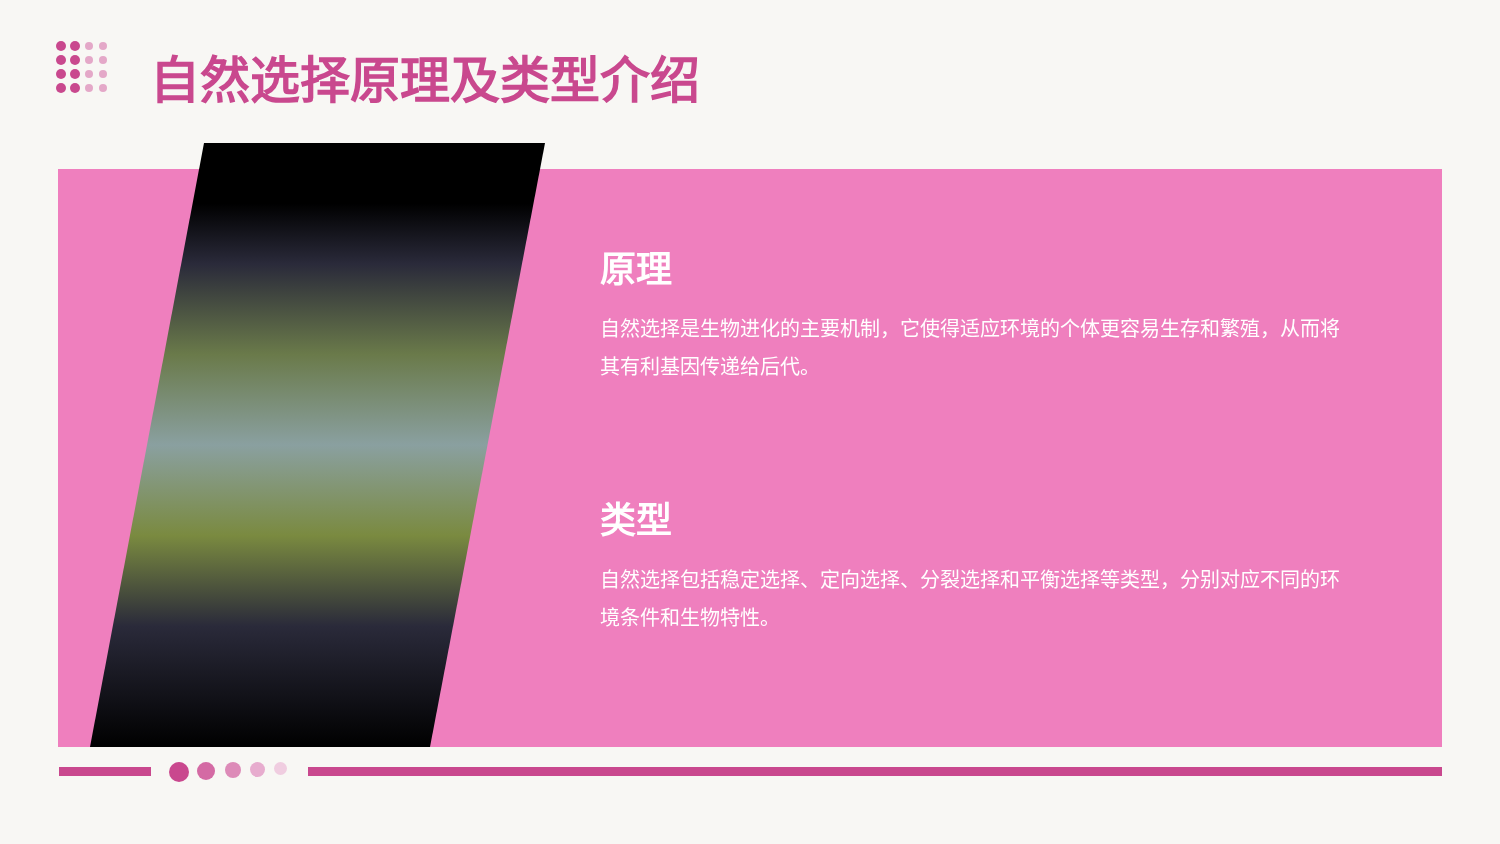自然选择原理及类型介绍
原理
自然选择是生物进化的主要机制，它使得适应环境的个体更容易生存和繁殖，从而将其有利基因传递给后代。
类型
自然选择包括稳定选择、定向选择、分裂选择和平衡选择等类型，分别对应不同的环境条件和生物特性。